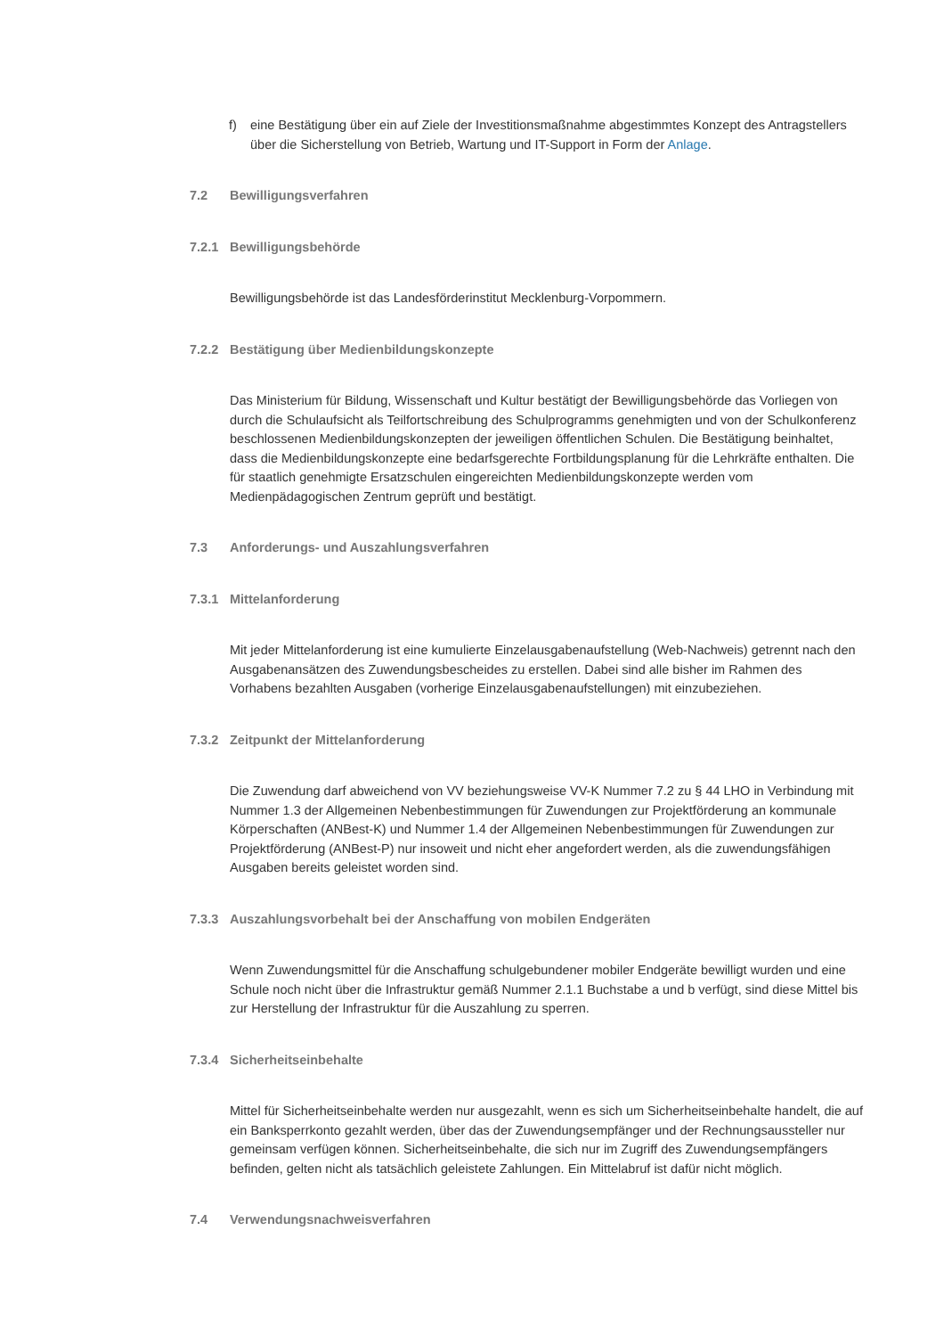f) eine Bestätigung über ein auf Ziele der Investitionsmaßnahme abgestimmtes Konzept des Antragstellers über die Sicherstellung von Betrieb, Wartung und IT-Support in Form der Anlage.
7.2 Bewilligungsverfahren
7.2.1 Bewilligungsbehörde
Bewilligungsbehörde ist das Landesförderinstitut Mecklenburg-Vorpommern.
7.2.2 Bestätigung über Medienbildungskonzepte
Das Ministerium für Bildung, Wissenschaft und Kultur bestätigt der Bewilligungsbehörde das Vorliegen von durch die Schulaufsicht als Teilfortschreibung des Schulprogramms genehmigten und von der Schulkonferenz beschlossenen Medienbildungskonzepten der jeweiligen öffentlichen Schulen. Die Bestätigung beinhaltet, dass die Medienbildungskonzepte eine bedarfsgerechte Fortbildungsplanung für die Lehrkräfte enthalten. Die für staatlich genehmigte Ersatzschulen eingereichten Medienbildungskonzepte werden vom Medienpädagogischen Zentrum geprüft und bestätigt.
7.3 Anforderungs- und Auszahlungsverfahren
7.3.1 Mittelanforderung
Mit jeder Mittelanforderung ist eine kumulierte Einzelausgabenaufstellung (Web-Nachweis) getrennt nach den Ausgabenansätzen des Zuwendungsbescheides zu erstellen. Dabei sind alle bisher im Rahmen des Vorhabens bezahlten Ausgaben (vorherige Einzelausgabenaufstellungen) mit einzubeziehen.
7.3.2 Zeitpunkt der Mittelanforderung
Die Zuwendung darf abweichend von VV beziehungsweise VV-K Nummer 7.2 zu § 44 LHO in Verbindung mit Nummer 1.3 der Allgemeinen Nebenbestimmungen für Zuwendungen zur Projektförderung an kommunale Körperschaften (ANBest-K) und Nummer 1.4 der Allgemeinen Nebenbestimmungen für Zuwendungen zur Projektförderung (ANBest-P) nur insoweit und nicht eher angefordert werden, als die zuwendungsfähigen Ausgaben bereits geleistet worden sind.
7.3.3 Auszahlungsvorbehalt bei der Anschaffung von mobilen Endgeräten
Wenn Zuwendungsmittel für die Anschaffung schulgebundener mobiler Endgeräte bewilligt wurden und eine Schule noch nicht über die Infrastruktur gemäß Nummer 2.1.1 Buchstabe a und b verfügt, sind diese Mittel bis zur Herstellung der Infrastruktur für die Auszahlung zu sperren.
7.3.4 Sicherheitseinbehalte
Mittel für Sicherheitseinbehalte werden nur ausgezahlt, wenn es sich um Sicherheitseinbehalte handelt, die auf ein Banksperrkonto gezahlt werden, über das der Zuwendungsempfänger und der Rechnungsaussteller nur gemeinsam verfügen können. Sicherheitseinbehalte, die sich nur im Zugriff des Zuwendungsempfängers befinden, gelten nicht als tatsächlich geleistete Zahlungen. Ein Mittelabruf ist dafür nicht möglich.
7.4 Verwendungsnachweisverfahren